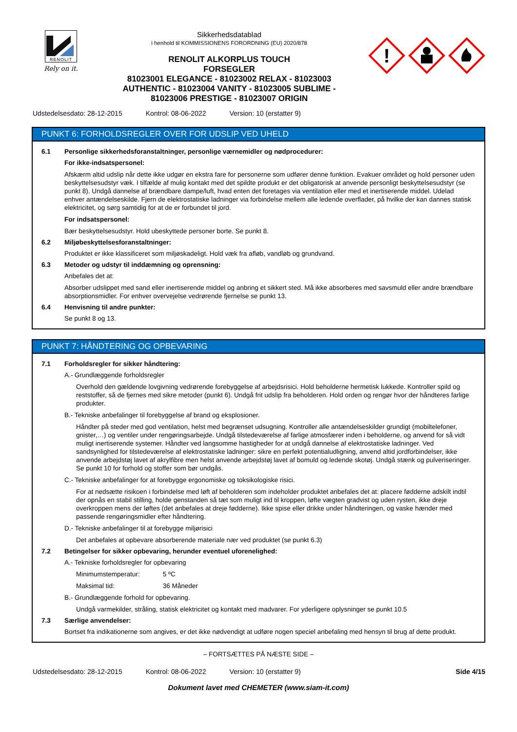RENOLIT
Rely on it.
Sikkerhedsdatablad
i henhold til KOMMISSIONENS FORORDNING (EU) 2020/878
RENOLIT ALKORPLUS TOUCH
FORSEGLER
81023001 ELEGANCE - 81023002 RELAX - 81023003
AUTHENTIC - 81023004 VANITY - 81023005 SUBLIME -
81023006 PRESTIGE - 81023007 ORIGIN
!
Udstedelsesdato: 28-12-2015 Kontrol: 08-06-2022 Version: 10 (erstatter 9)
PUNKT 6: FORHOLDSREGLER OVER FOR UDSLIP VED UHELD
6.1 Personlige sikkerhedsforanstaltninger, personlige værnemidler og nødprocedurer:
For ikke-indsatspersonel:
Afskærm altid udslip når dette ikke udgør en ekstra fare for personerne som udfører denne funktion. Evakuer området og hold personer uden beskyttelsesudstyr væk. I tilfælde af mulig kontakt med det spildte produkt er det obligatorisk at anvende personligt beskyttelsesudstyr (se punkt 8). Undgå dannelse af brændbare dampe/luft, hvad enten det foretages via ventilation eller med et inertiserende middel. Udelad enhver antændelseskilde. Fjern de elektrostatiske ladninger via forbindelse mellem alle ledende overflader, på hvilke der kan dannes statisk elektricitet, og sørg samtidig for at de er forbundet til jord.
For indsatspersonel:
Bær beskyttelsesudstyr. Hold ubeskyttede personer borte. Se punkt 8.
6.2 Miljøbeskyttelsesforanstaltninger:
Produktet er ikke klassificeret som miljøskadeligt. Hold væk fra afløb, vandløb og grundvand.
6.3 Metoder og udstyr til inddæmning og oprensning:
Anbefales det at:
Absorber udslippet med sand eller inertiserende middel og anbring et sikkert sted. Må ikke absorberes med savsmuld eller andre brændbare absorptionsmidler. For enhver overvejelse vedrørende fjernelse se punkt 13.
6.4 Henvisning til andre punkter:
Se punkt 8 og 13.
PUNKT 7: HÅNDTERING OG OPBEVARING
7.1 Forholdsregler for sikker håndtering:
A.- Grundlæggende forholdsregler
Overhold den gældende lovgivning vedrørende forebyggelse af arbejdsrisici. Hold beholderne hermetisk lukkede. Kontroller spild og reststoffer, så de fjernes med sikre metoder (punkt 6). Undgå frit udslip fra beholderen. Hold orden og rengør hvor der håndteres farlige produkter.
B.- Tekniske anbefalinger til forebyggelse af brand og eksplosioner.
Håndter på steder med god ventilation, helst med begrænset udsugning. Kontroller alle antændelseskilder grundigt (mobiltelefoner, gnister,…) og ventiler under rengøringsarbejde. Undgå tilstedeværelse af farlige atmosfærer inden i beholderne, og anvend for så vidt muligt inertiserende systemer. Håndter ved langsomme hastigheder for at undgå dannelse af elektrostatiske ladninger. Ved sandsynlighed for tilstedeværelse af elektrostatiske ladninger: sikre en perfekt potentialudligning, anvend altid jordforbindelser, ikke anvende arbejdstøj lavet af akrylfibre men helst anvende arbejdstøj lavet af bomuld og ledende skotøj. Undgå stænk og pulveriseringer. Se punkt 10 for forhold og stoffer som bør undgås.
C.- Tekniske anbefalinger for at forebygge ergonomiske og toksikologiske risici.
For at nedsætte risikoen i forbindelse med løft af beholderen som indeholder produktet anbefales det at: placere fødderne adskilt indtil der opnås en stabil stilling, holde genstanden så tæt som muligt ind til kroppen, løfte vægten gradvist og uden rysten, ikke dreje overkroppen mens der løftes (det anbefales at dreje fødderne). Ikke spise eller drikke under håndteringen, og vaske hænder med passende rengøringsmidler efter håndtering.
D.- Tekniske anbefalinger til at forebygge miljørisici
Det anbefales at opbevare absorberende materiale nær ved produktet (se punkt 6.3)
7.2 Betingelser for sikker opbevaring, herunder eventuel uforenelighed:
A.- Tekniske forholdsregler for opbevaring
Minimumstemperatur: 5 ºC
Maksimal tid: 36 Måneder
B.- Grundlæggende forhold for opbevaring.
Undgå varmekilder, stråling, statisk elektricitet og kontakt med madvarer. For yderligere oplysninger se punkt 10.5
7.3 Særlige anvendelser:
Bortset fra indikationerne som angives, er det ikke nødvendigt at udføre nogen speciel anbefaling med hensyn til brug af dette produkt.
– FORTSÆTTES PÅ NÆSTE SIDE –
Udstedelsesdato: 28-12-2015 Kontrol: 08-06-2022 Version: 10 (erstatter 9) Side 4/15
Dokument lavet med CHEMETER (www.siam-it.com)